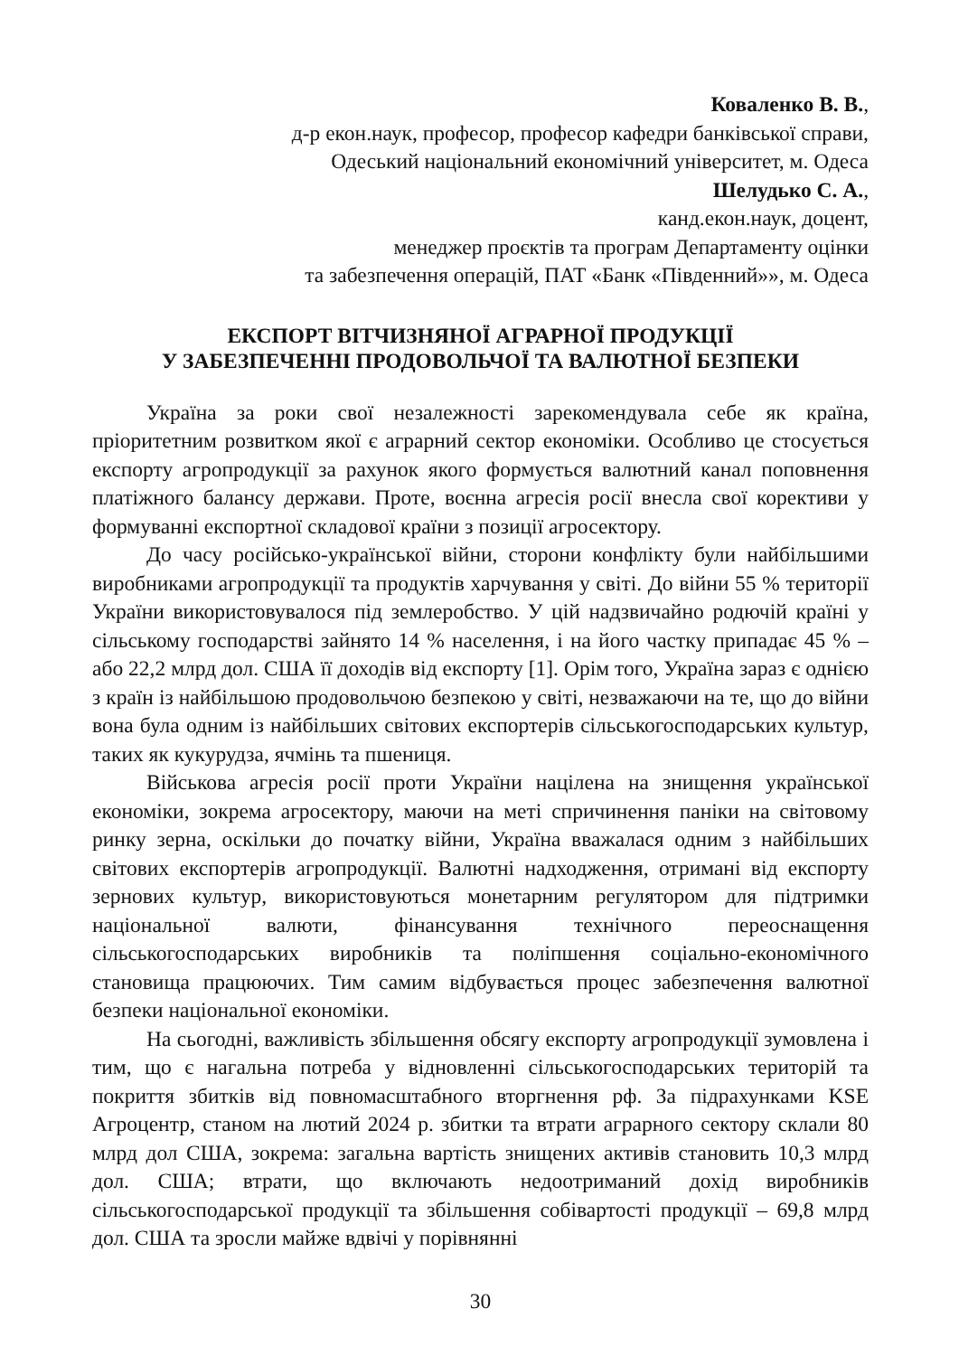Коваленко В. В.,
д-р екон.наук, професор, професор кафедри банківської справи,
Одеський національний економічний університет, м. Одеса
Шелудько С. А.,
канд.екон.наук, доцент,
менеджер проєктів та програм Департаменту оцінки
та забезпечення операцій, ПАТ «Банк «Південний»», м. Одеса
ЕКСПОРТ ВІТЧИЗНЯНОЇ АГРАРНОЇ ПРОДУКЦІЇ
У ЗАБЕЗПЕЧЕННІ ПРОДОВОЛЬЧОЇ ТА ВАЛЮТНОЇ БЕЗПЕКИ
Україна за роки свої незалежності зарекомендувала себе як країна, пріоритетним розвитком якої є аграрний сектор економіки. Особливо це стосується експорту агропродукції за рахунок якого формується валютний канал поповнення платіжного балансу держави. Проте, воєнна агресія росії внесла свої корективи у формуванні експортної складової країни з позиції агросектору.
До часу російсько-української війни, сторони конфлікту були найбільшими виробниками агропродукції та продуктів харчування у світі. До війни 55 % території України використовувалося під землеробство. У цій надзвичайно родючій країні у сільському господарстві зайнято 14 % населення, і на його частку припадає 45 % – або 22,2 млрд дол. США її доходів від експорту [1]. Орім того, Україна зараз є однією з країн із найбільшою продовольчою безпекою у світі, незважаючи на те, що до війни вона була одним із найбільших світових експортерів сільськогосподарських культур, таких як кукурудза, ячмінь та пшениця.
Військова агресія росії проти України націлена на знищення української економіки, зокрема агросектору, маючи на меті спричинення паніки на світовому ринку зерна, оскільки до початку війни, Україна вважалася одним з найбільших світових експортерів агропродукції. Валютні надходження, отримані від експорту зернових культур, використовуються монетарним регулятором для підтримки національної валюти, фінансування технічного переоснащення сільськогосподарських виробників та поліпшення соціально-економічного становища працюючих. Тим самим відбувається процес забезпечення валютної безпеки національної економіки.
На сьогодні, важливість збільшення обсягу експорту агропродукції зумовлена і тим, що є нагальна потреба у відновленні сільськогосподарських територій та покриття збитків від повномасштабного вторгнення рф. За підрахунками KSE Агроцентр, станом на лютий 2024 р. збитки та втрати аграрного сектору склали 80 млрд дол США, зокрема: загальна вартість знищених активів становить 10,3 млрд дол. США; втрати, що включають недоотриманий дохід виробників сільськогосподарської продукції та збільшення собівартості продукції – 69,8 млрд дол. США та зросли майже вдвічі у порівнянні
30